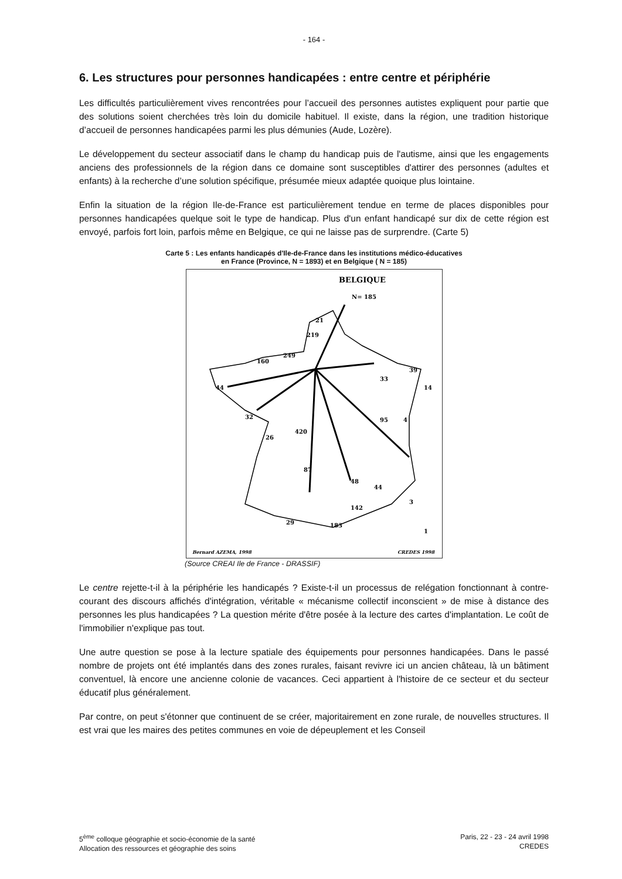- 164 -
6. Les structures pour personnes handicapées : entre centre et périphérie
Les difficultés particulièrement vives rencontrées pour l’accueil des personnes autistes expliquent pour partie que des solutions soient cherchées très loin du domicile habituel. Il existe, dans la région, une tradition historique d’accueil de personnes handicapées parmi les plus démunies (Aude, Lozère).
Le développement du secteur associatif dans le champ du handicap puis de l'autisme, ainsi que les engagements anciens des professionnels de la région dans ce domaine sont susceptibles d'attirer des personnes (adultes et enfants) à la recherche d’une solution spécifique, présumée mieux adaptée quoique plus lointaine.
Enfin la situation de la région Ile-de-France est particulièrement tendue en terme de places disponibles pour personnes handicapées quelque soit le type de handicap. Plus d'un enfant handicapé sur dix de cette région est envoyé, parfois fort loin, parfois même en Belgique, ce qui ne laisse pas de surprendre. (Carte 5)
Carte 5 : Les enfants handicapés d'Ile-de-France dans les institutions médico-éducatives
en France (Province, N = 1893) et en Belgique ( N = 185)
BELGIQUE
N= 185
21
219
249
160
44
32
26
420
87
48
44
142
29
95
4
33
39
14
3
1
183
Bernard AZEMA, 1998
CREDES 1998
(Source CREAI Ile de France - DRASSIF)
Le centre rejette-t-il à la périphérie les handicapés ? Existe-t-il un processus de relégation fonctionnant à contre-courant des discours affichés d'intégration, véritable « mécanisme collectif inconscient » de mise à distance des personnes les plus handicapées ? La question mérite d'être posée à la lecture des cartes d'implantation. Le coût de l'immobilier n'explique pas tout.
Une autre question se pose à la lecture spatiale des équipements pour personnes handicapées. Dans le passé nombre de projets ont été implantés dans des zones rurales, faisant revivre ici un ancien château, là un bâtiment conventuel, là encore une ancienne colonie de vacances. Ceci appartient à l'histoire de ce secteur et du secteur éducatif plus généralement.
Par contre, on peut s'étonner que continuent de se créer, majoritairement en zone rurale, de nouvelles structures. Il est vrai que les maires des petites communes en voie de dépeuplement et les Conseil
5<sup>ème</sup> colloque géographie et socio-économie de la santé
Allocation des ressources et géographie des soins
Paris, 22 - 23 - 24 avril 1998
CREDES